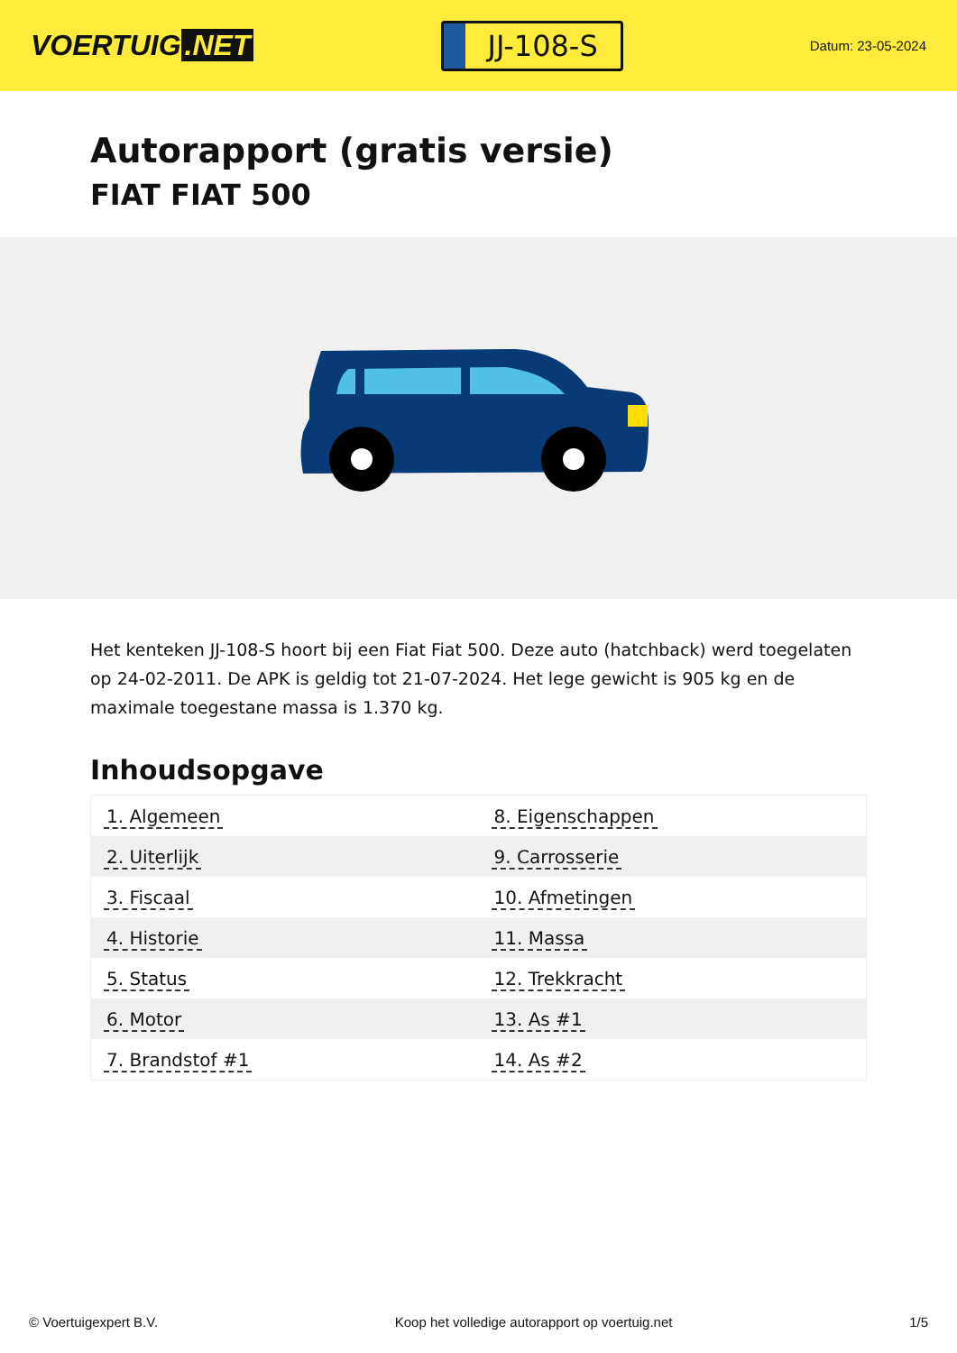VOERTUIG.NET
JJ-108-S
Datum: 23-05-2024
Autorapport (gratis versie)
FIAT FIAT 500
Het kenteken JJ-108-S hoort bij een Fiat Fiat 500. Deze auto (hatchback) werd toegelaten op 24-02-2011. De APK is geldig tot 21-07-2024. Het lege gewicht is 905 kg en de maximale toegestane massa is 1.370 kg.
Inhoudsopgave
| 1. Algemeen | 8. Eigenschappen |
| 2. Uiterlijk | 9. Carrosserie |
| 3. Fiscaal | 10. Afmetingen |
| 4. Historie | 11. Massa |
| 5. Status | 12. Trekkracht |
| 6. Motor | 13. As #1 |
| 7. Brandstof #1 | 14. As #2 |
© Voertuigexpert B.V. Koop het volledige autorapport op voertuig.net 1/5